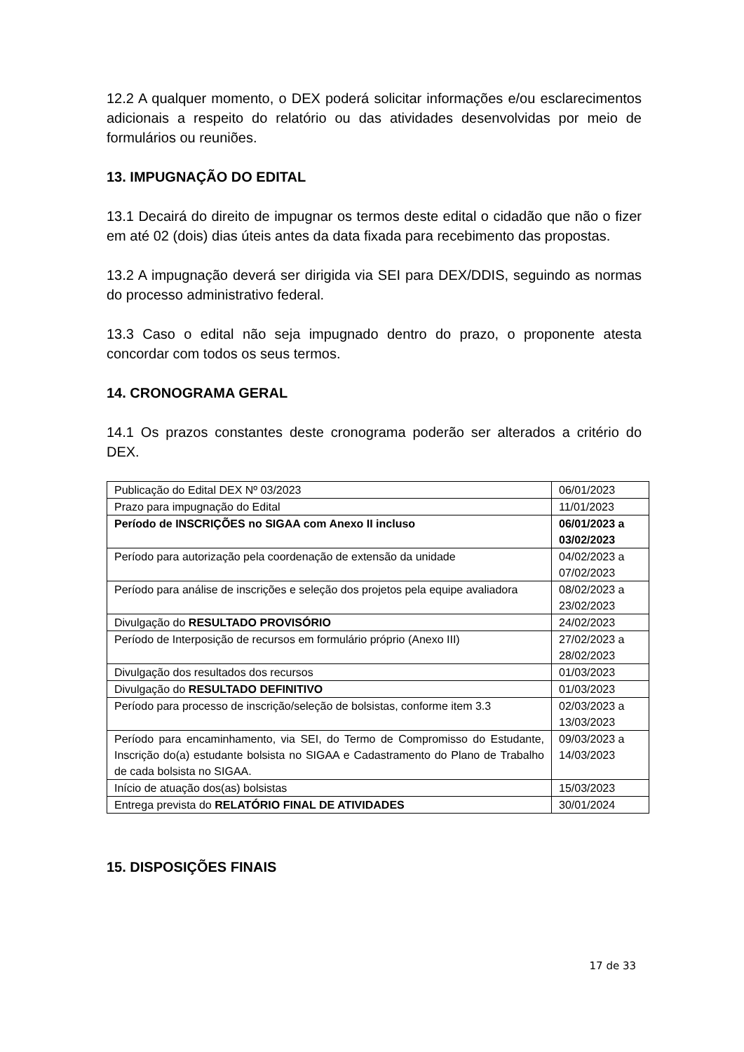12.2 A qualquer momento, o DEX poderá solicitar informações e/ou esclarecimentos adicionais a respeito do relatório ou das atividades desenvolvidas por meio de formulários ou reuniões.
13. IMPUGNAÇÃO DO EDITAL
13.1 Decairá do direito de impugnar os termos deste edital o cidadão que não o fizer em até 02 (dois) dias úteis antes da data fixada para recebimento das propostas.
13.2 A impugnação deverá ser dirigida via SEI para DEX/DDIS, seguindo as normas do processo administrativo federal.
13.3 Caso o edital não seja impugnado dentro do prazo, o proponente atesta concordar com todos os seus termos.
14. CRONOGRAMA GERAL
14.1 Os prazos constantes deste cronograma poderão ser alterados a critério do DEX.
| Publicação do Edital DEX Nº 03/2023 | 06/01/2023 |
| Prazo para impugnação do Edital | 11/01/2023 |
| Período de INSCRIÇÕES no SIGAA com Anexo II incluso | 06/01/2023 a 03/02/2023 |
| Período para autorização pela coordenação de extensão da unidade | 04/02/2023 a 07/02/2023 |
| Período para análise de inscrições e seleção dos projetos pela equipe avaliadora | 08/02/2023 a 23/02/2023 |
| Divulgação do RESULTADO PROVISÓRIO | 24/02/2023 |
| Período de Interposição de recursos em formulário próprio (Anexo III) | 27/02/2023 a 28/02/2023 |
| Divulgação dos resultados dos recursos | 01/03/2023 |
| Divulgação do RESULTADO DEFINITIVO | 01/03/2023 |
| Período para processo de inscrição/seleção de bolsistas, conforme item 3.3 | 02/03/2023 a 13/03/2023 |
| Período para encaminhamento, via SEI, do Termo de Compromisso do Estudante, Inscrição do(a) estudante bolsista no SIGAA e Cadastramento do Plano de Trabalho de cada bolsista no SIGAA. | 09/03/2023 a 14/03/2023 |
| Início de atuação dos(as) bolsistas | 15/03/2023 |
| Entrega prevista do RELATÓRIO FINAL DE ATIVIDADES | 30/01/2024 |
15. DISPOSIÇÕES FINAIS
17 de 33